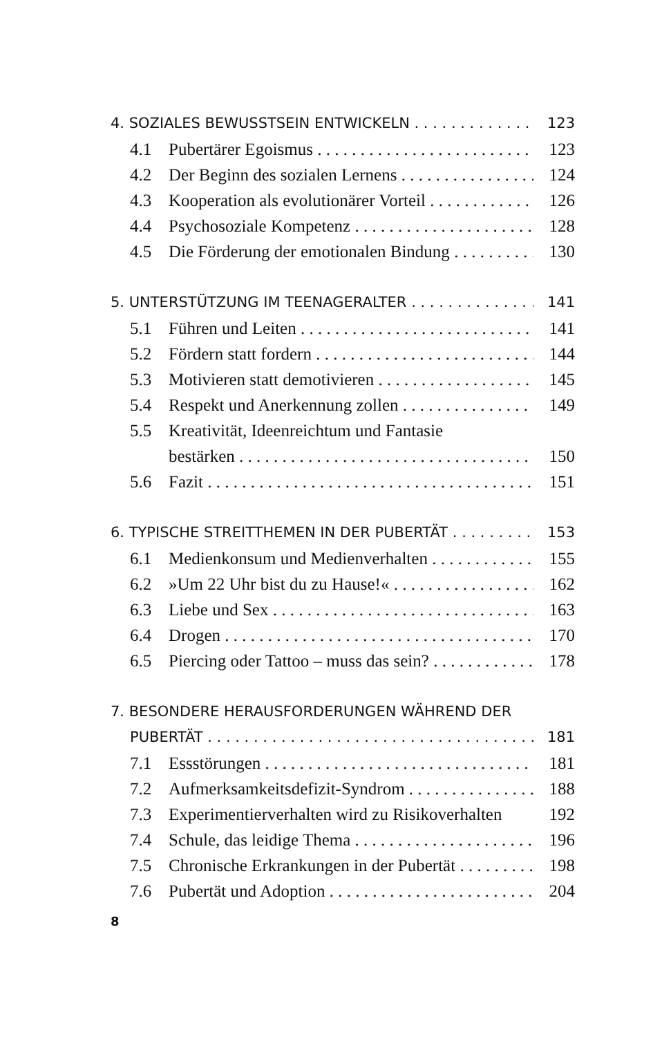4. SOZIALES BEWUSSTSEIN ENTWICKELN 123
4.1 Pubertärer Egoismus 123
4.2 Der Beginn des sozialen Lernens 124
4.3 Kooperation als evolutionärer Vorteil 126
4.4 Psychosoziale Kompetenz 128
4.5 Die Förderung der emotionalen Bindung 130
5. UNTERSTÜTZUNG IM TEENAGERALTER 141
5.1 Führen und Leiten 141
5.2 Fördern statt fordern 144
5.3 Motivieren statt demotivieren 145
5.4 Respekt und Anerkennung zollen 149
5.5 Kreativität, Ideenreichtum und Fantasie
bestärken 150
5.6 Fazit 151
6. TYPISCHE STREITTHEMEN IN DER PUBERTÄT 153
6.1 Medienkonsum und Medienverhalten 155
6.2 »Um 22 Uhr bist du zu Hause!« 162
6.3 Liebe und Sex 163
6.4 Drogen 170
6.5 Piercing oder Tattoo – muss das sein? 178
7. BESONDERE HERAUSFORDERUNGEN WÄHREND DER
PUBERTÄT 181
7.1 Essstörungen 181
7.2 Aufmerksamkeitsdefizit-Syndrom 188
7.3 Experimentierverhalten wird zu Risikoverhalten 192
7.4 Schule, das leidige Thema 196
7.5 Chronische Erkrankungen in der Pubertät 198
7.6 Pubertät und Adoption 204
8